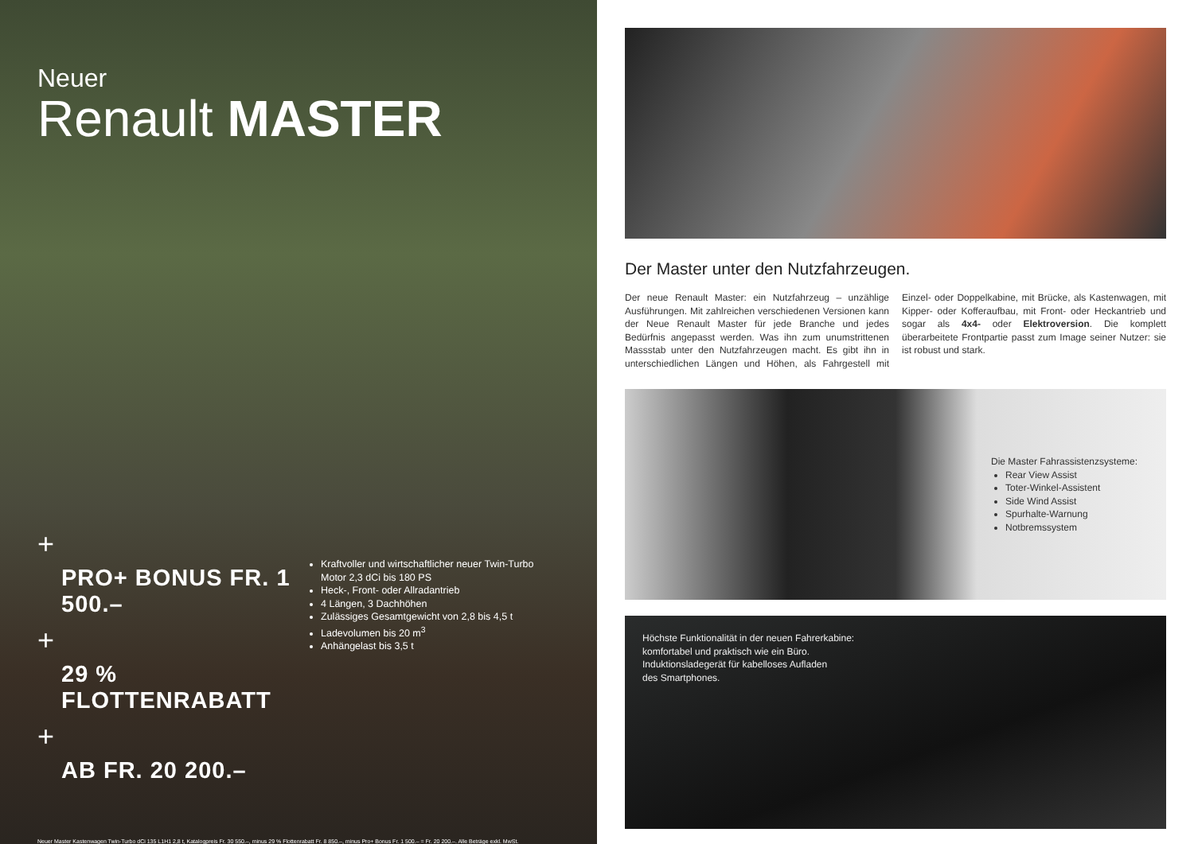Neuer
Renault MASTER
+
PRO+ BONUS FR. 1 500.–
+
29 % FLOTTENRABATT
+
AB FR. 20 200.–
Kraftvoller und wirtschaftlicher neuer Twin-Turbo Motor 2,3 dCi bis 180 PS
Heck-, Front- oder Allradantrieb
4 Längen, 3 Dachhöhen
Zulässiges Gesamtgewicht von 2,8 bis 4,5 t
Ladevolumen bis 20 m<sup>3</sup>
Anhängelast bis 3,5 t
Neuer Master Kastenwagen Twin-Turbo dCi 135 L1H1 2,8 t, Katalogpreis Fr. 30 550.–, minus 29 % Flottenrabatt Fr. 8 850.–, minus Pro+ Bonus Fr. 1 500.– = Fr. 20 200.–. Alle Beträge exkl. MwSt.
Der Master unter den Nutzfahrzeugen.
Der neue Renault Master: ein Nutzfahrzeug – unzählige Ausführungen. Mit zahlreichen verschiedenen Versionen kann der Neue Renault Master für jede Branche und jedes Bedürfnis angepasst werden. Was ihn zum unumstrittenen Massstab unter den Nutzfahrzeugen macht. Es gibt ihn in unterschiedlichen Längen und Höhen, als Fahrgestell mit Einzel- oder Doppelkabine, mit Brücke, als Kastenwagen, mit Kipper- oder Kofferaufbau, mit Front- oder Heckantrieb und sogar als 4x4- oder Elektroversion. Die komplett überarbeitete Frontpartie passt zum Image seiner Nutzer: sie ist robust und stark.
Die Master Fahrassistenzsysteme:
Rear View Assist
Toter-Winkel-Assistent
Side Wind Assist
Spurhalte-Warnung
Notbremssystem
Höchste Funktionalität in der neuen Fahrerkabine:
komfortabel und praktisch wie ein Büro.
Induktionsladegerät für kabelloses Aufladen
des Smartphones.